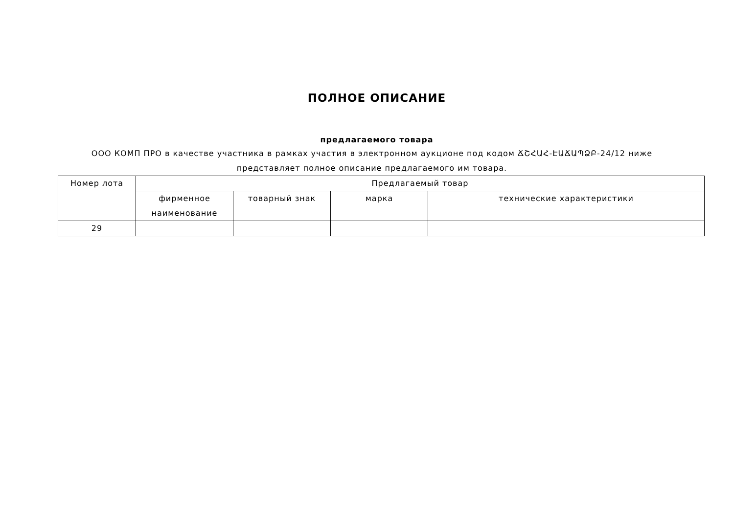ПОЛНОЕ ОПИСАНИЕ
предлагаемого товара
ООО КОМП ПРО в качестве участника в рамках участия в электронном аукционе под кодом ՃՇՀԱՀ-ԷԱՃԱՊՁԲ-24/12 ниже представляет полное описание предлагаемого им товара.
| Номер лота | Предлагаемый товар | | | |
| --- | --- | --- | --- | --- |
| | фирменное наименование | товарный знак | марка | технические характеристики |
| 29 | | | | |